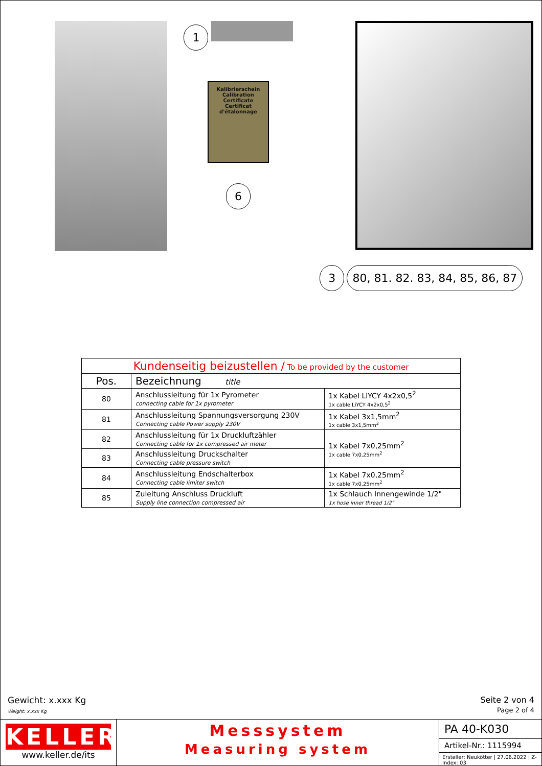1
Kalibrierschein
Calibration Certificate
Certificat d'étalonnage
6
3 80, 81. 82. 83, 84, 85, 86, 87
| Kundenseitig beizustellen / To be provided by the customer | | |
| --- | --- | --- |
| Pos. | Bezeichnung title | |
| 80 | Anschlussleitung für 1x Pyrometer connecting cable for 1x pyrometer | 1x Kabel LiYCY 4x2x0,5<sup>2</sup> 1x cable LiYCY 4x2x0,5<sup>2</sup> |
| 81 | Anschlussleitung Spannungsversorgung 230V Connecting cable Power supply 230V | 1x Kabel 3x1,5mm<sup>2</sup> 1x cable 3x1,5mm<sup>2</sup> |
| 82 | Anschlussleitung für 1x Druckluftzähler Connecting cable for 1x compressed air meter | 1x Kabel 7x0,25mm<sup>2</sup> 1x cable 7x0,25mm<sup>2</sup> |
| 83 | Anschlussleitung Druckschalter Connecting cable pressure switch | |
| 84 | Anschlussleitung Endschalterbox Connecting cable limiter switch | 1x Kabel 7x0,25mm<sup>2</sup> 1x cable 7x0,25mm<sup>2</sup> |
| 85 | Zuleitung Anschluss Druckluft Supply line connection compressed air | 1x Schlauch Innengewinde 1/2" 1x hose inner thread 1/2" |
Gewicht: x.xxx Kg
Weight: x.xxx Kg
Seite 2 von 4
Page 2 of 4
KELLER
www.keller.de/its
Messsystem
Measuring system
PA 40-K030
Artikel-Nr.: 1115994
Ersteller: Neukötter | 27.06.2022 | Z-Index: 03